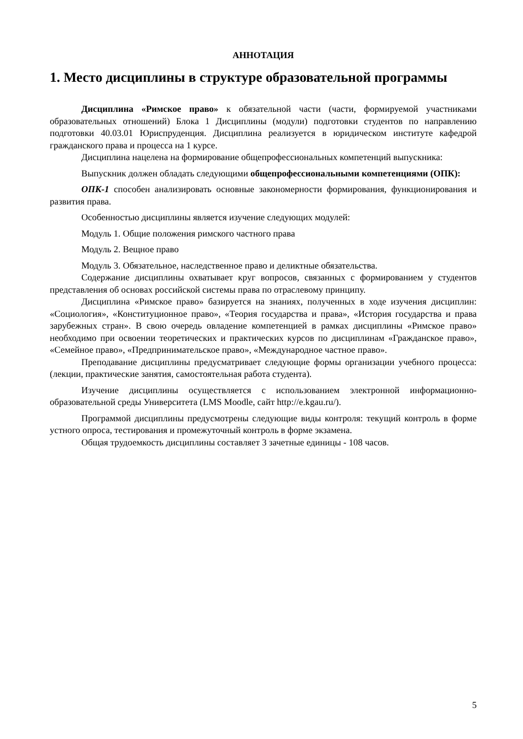АННОТАЦИЯ
1. Место дисциплины в структуре образовательной программы
Дисциплина «Римское право» к обязательной части (части, формируемой участниками образовательных отношений) Блока 1 Дисциплины (модули) подготовки студентов по направлению подготовки 40.03.01 Юриспруденция. Дисциплина реализуется в юридическом институте кафедрой гражданского права и процесса на 1 курсе.
Дисциплина нацелена на формирование общепрофессиональных компетенций выпускника:
Выпускник должен обладать следующими общепрофессиональными компетенциями (ОПК):
ОПК-1 способен анализировать основные закономерности формирования, функционирования и развития права.
Особенностью дисциплины является изучение следующих модулей:
Модуль 1. Общие положения римского частного права
Модуль 2. Вещное право
Модуль 3. Обязательное, наследственное право и деликтные обязательства.
Содержание дисциплины охватывает круг вопросов, связанных с формированием у студентов представления об основах российской системы права по отраслевому принципу.
Дисциплина «Римское право» базируется на знаниях, полученных в ходе изучения дисциплин: «Социология», «Конституционное право», «Теория государства и права», «История государства и права зарубежных стран». В свою очередь овладение компетенцией в рамках дисциплины «Римское право» необходимо при освоении теоретических и практических курсов по дисциплинам «Гражданское право», «Семейное право», «Предпринимательское право», «Международное частное право».
Преподавание дисциплины предусматривает следующие формы организации учебного процесса: (лекции, практические занятия, самостоятельная работа студента).
Изучение дисциплины осуществляется с использованием электронной информационно-образовательной среды Университета (LMS Moodle, сайт http://e.kgau.ru/).
Программой дисциплины предусмотрены следующие виды контроля: текущий контроль в форме устного опроса, тестирования и промежуточный контроль в форме экзамена.
Общая трудоемкость дисциплины составляет 3 зачетные единицы - 108 часов.
5